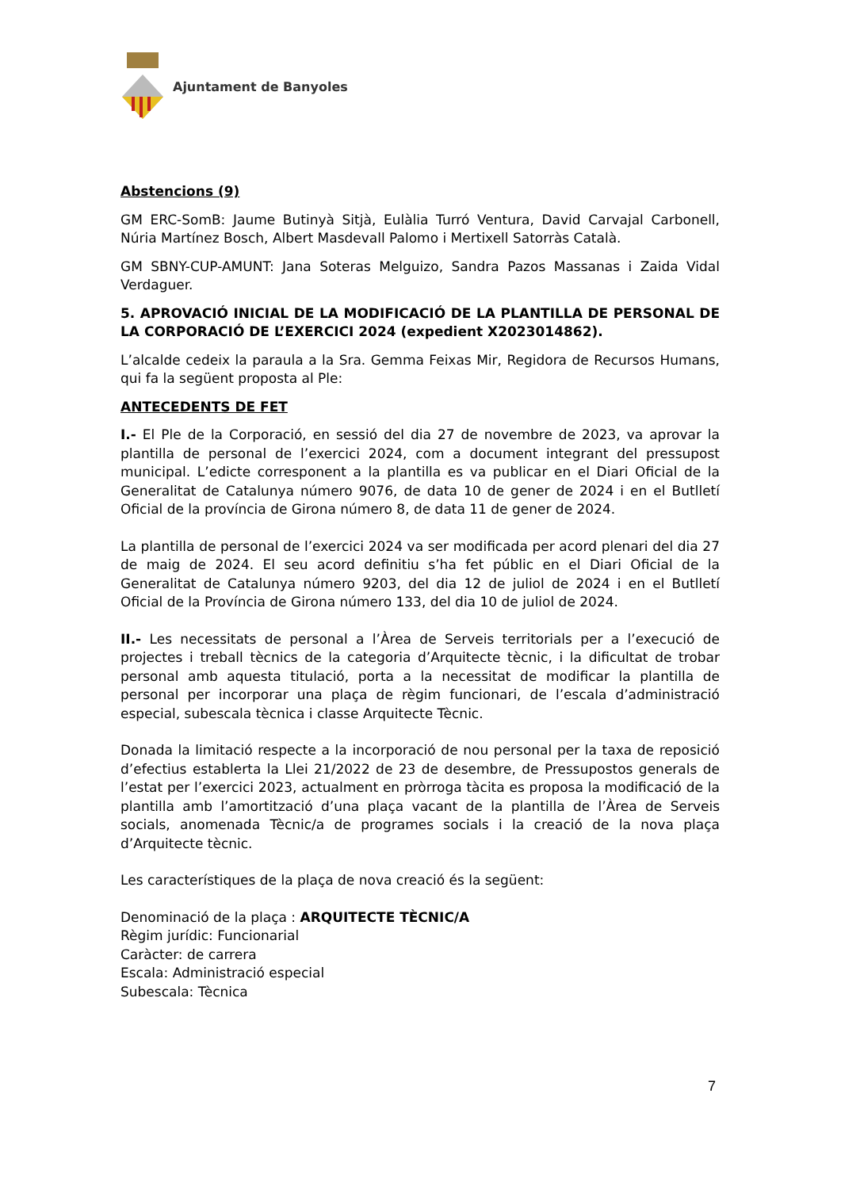Ajuntament de Banyoles
Abstencions (9)
GM ERC-SomB: Jaume Butinyà Sitjà, Eulàlia Turró Ventura, David Carvajal Carbonell, Núria Martínez Bosch, Albert Masdevall Palomo i Mertixell Satorràs Català.
GM SBNY-CUP-AMUNT: Jana Soteras Melguizo, Sandra Pazos Massanas i Zaida Vidal Verdaguer.
5. APROVACIÓ INICIAL DE LA MODIFICACIÓ DE LA PLANTILLA DE PERSONAL DE LA CORPORACIÓ DE L’EXERCICI 2024 (expedient X2023014862).
L’alcalde cedeix la paraula a la Sra. Gemma Feixas Mir, Regidora de Recursos Humans, qui fa la següent proposta al Ple:
ANTECEDENTS DE FET
I.- El Ple de la Corporació, en sessió del dia 27 de novembre de 2023, va aprovar la plantilla de personal de l’exercici 2024, com a document integrant del pressupost municipal. L’edicte corresponent a la plantilla es va publicar en el Diari Oficial de la Generalitat de Catalunya número 9076, de data 10 de gener de 2024 i en el Butlletí Oficial de la província de Girona número 8, de data 11 de gener de 2024.
La plantilla de personal de l’exercici 2024 va ser modificada per acord plenari del dia 27 de maig de 2024. El seu acord definitiu s’ha fet públic en el Diari Oficial de la Generalitat de Catalunya número 9203, del dia 12 de juliol de 2024 i en el Butlletí Oficial de la Província de Girona número 133, del dia 10 de juliol de 2024.
II.- Les necessitats de personal a l’Àrea de Serveis territorials per a l’execució de projectes i treball tècnics de la categoria d’Arquitecte tècnic, i la dificultat de trobar personal amb aquesta titulació, porta a la necessitat de modificar la plantilla de personal per incorporar una plaça de règim funcionari, de l’escala d’administració especial, subescala tècnica i classe Arquitecte Tècnic.
Donada la limitació respecte a la incorporació de nou personal per la taxa de reposició d’efectius establerta la Llei 21/2022 de 23 de desembre, de Pressupostos generals de l’estat per l’exercici 2023, actualment en pròrroga tàcita es proposa la modificació de la plantilla amb l’amortització d’una plaça vacant de la plantilla de l’Àrea de Serveis socials, anomenada Tècnic/a de programes socials i la creació de la nova plaça d’Arquitecte tècnic.
Les característiques de la plaça de nova creació és la següent:
Denominació de la plaça : ARQUITECTE TÈCNIC/A
Règim jurídic: Funcionarial
Caràcter: de carrera
Escala: Administració especial
Subescala: Tècnica
7